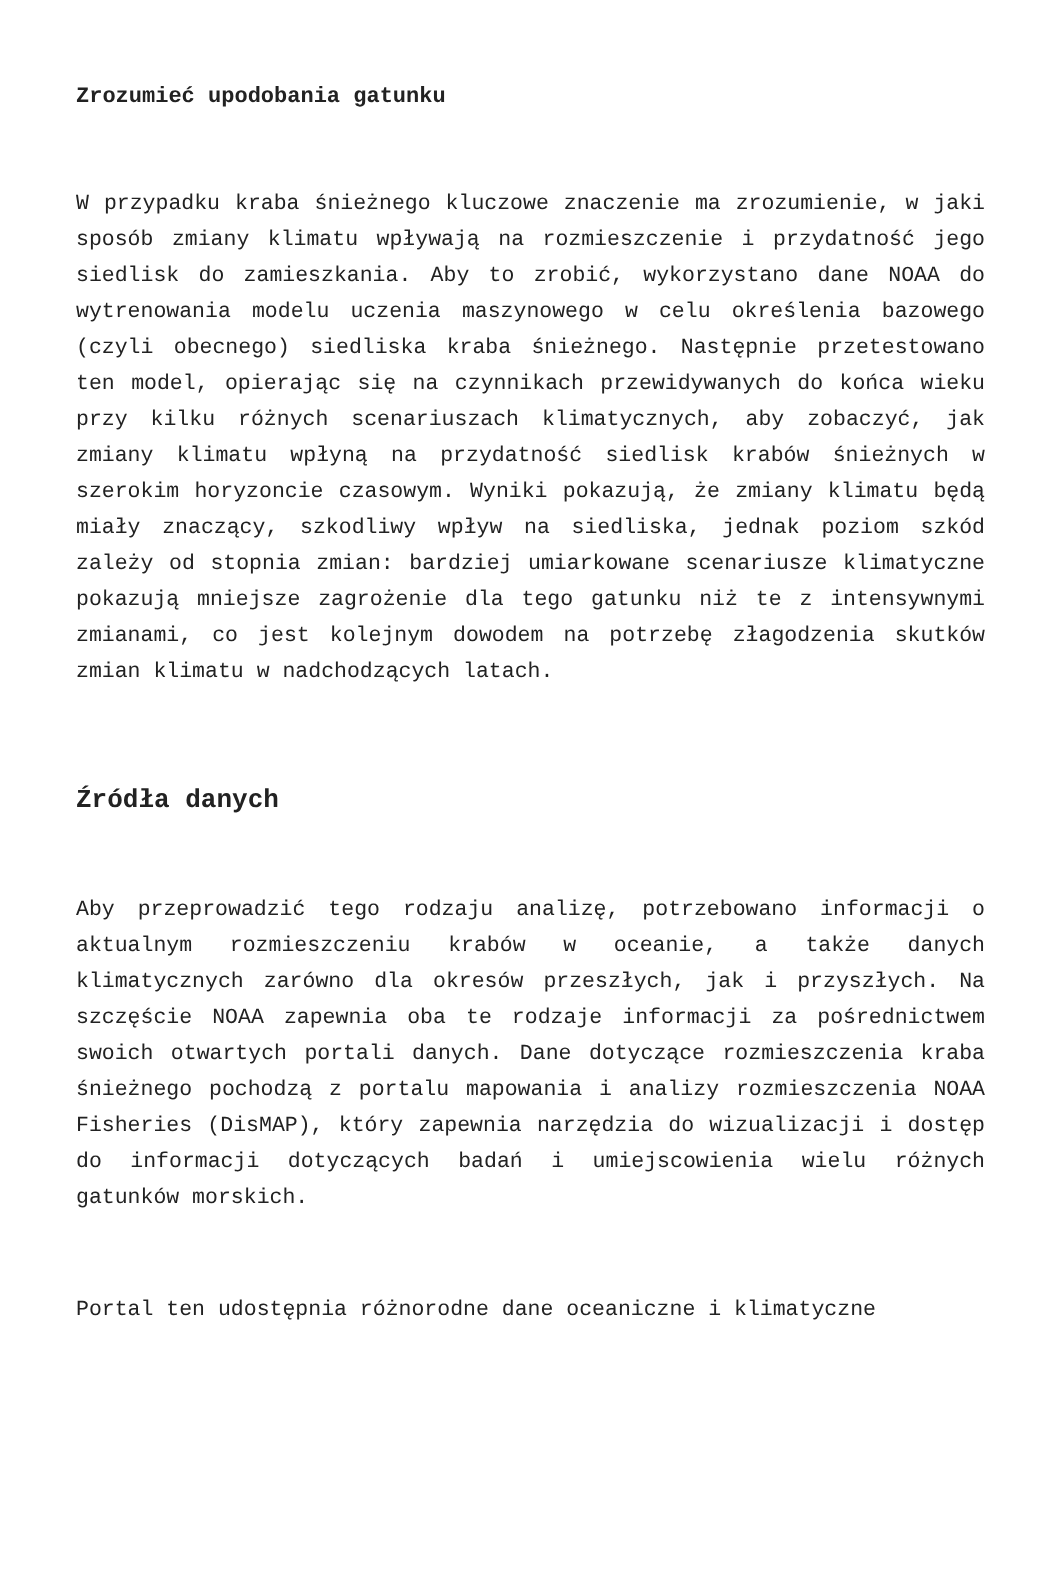Zrozumieć upodobania gatunku
W przypadku kraba śnieżnego kluczowe znaczenie ma zrozumienie, w jaki sposób zmiany klimatu wpływają na rozmieszczenie i przydatność jego siedlisk do zamieszkania. Aby to zrobić, wykorzystano dane NOAA do wytrenowania modelu uczenia maszynowego w celu określenia bazowego (czyli obecnego) siedliska kraba śnieżnego. Następnie przetestowano ten model, opierając się na czynnikach przewidywanych do końca wieku przy kilku różnych scenariuszach klimatycznych, aby zobaczyć, jak zmiany klimatu wpłyną na przydatność siedlisk krabów śnieżnych w szerokim horyzoncie czasowym. Wyniki pokazują, że zmiany klimatu będą miały znaczący, szkodliwy wpływ na siedliska, jednak poziom szkód zależy od stopnia zmian: bardziej umiarkowane scenariusze klimatyczne pokazują mniejsze zagrożenie dla tego gatunku niż te z intensywnymi zmianami, co jest kolejnym dowodem na potrzebę złagodzenia skutków zmian klimatu w nadchodzących latach.
Źródła danych
Aby przeprowadzić tego rodzaju analizę, potrzebowano informacji o aktualnym rozmieszczeniu krabów w oceanie, a także danych klimatycznych zarówno dla okresów przeszłych, jak i przyszłych. Na szczęście NOAA zapewnia oba te rodzaje informacji za pośrednictwem swoich otwartych portali danych. Dane dotyczące rozmieszczenia kraba śnieżnego pochodzą z portalu mapowania i analizy rozmieszczenia NOAA Fisheries (DisMAP), który zapewnia narzędzia do wizualizacji i dostęp do informacji dotyczących badań i umiejscowienia wielu różnych gatunków morskich.
Portal ten udostępnia różnorodne dane oceaniczne i klimatyczne